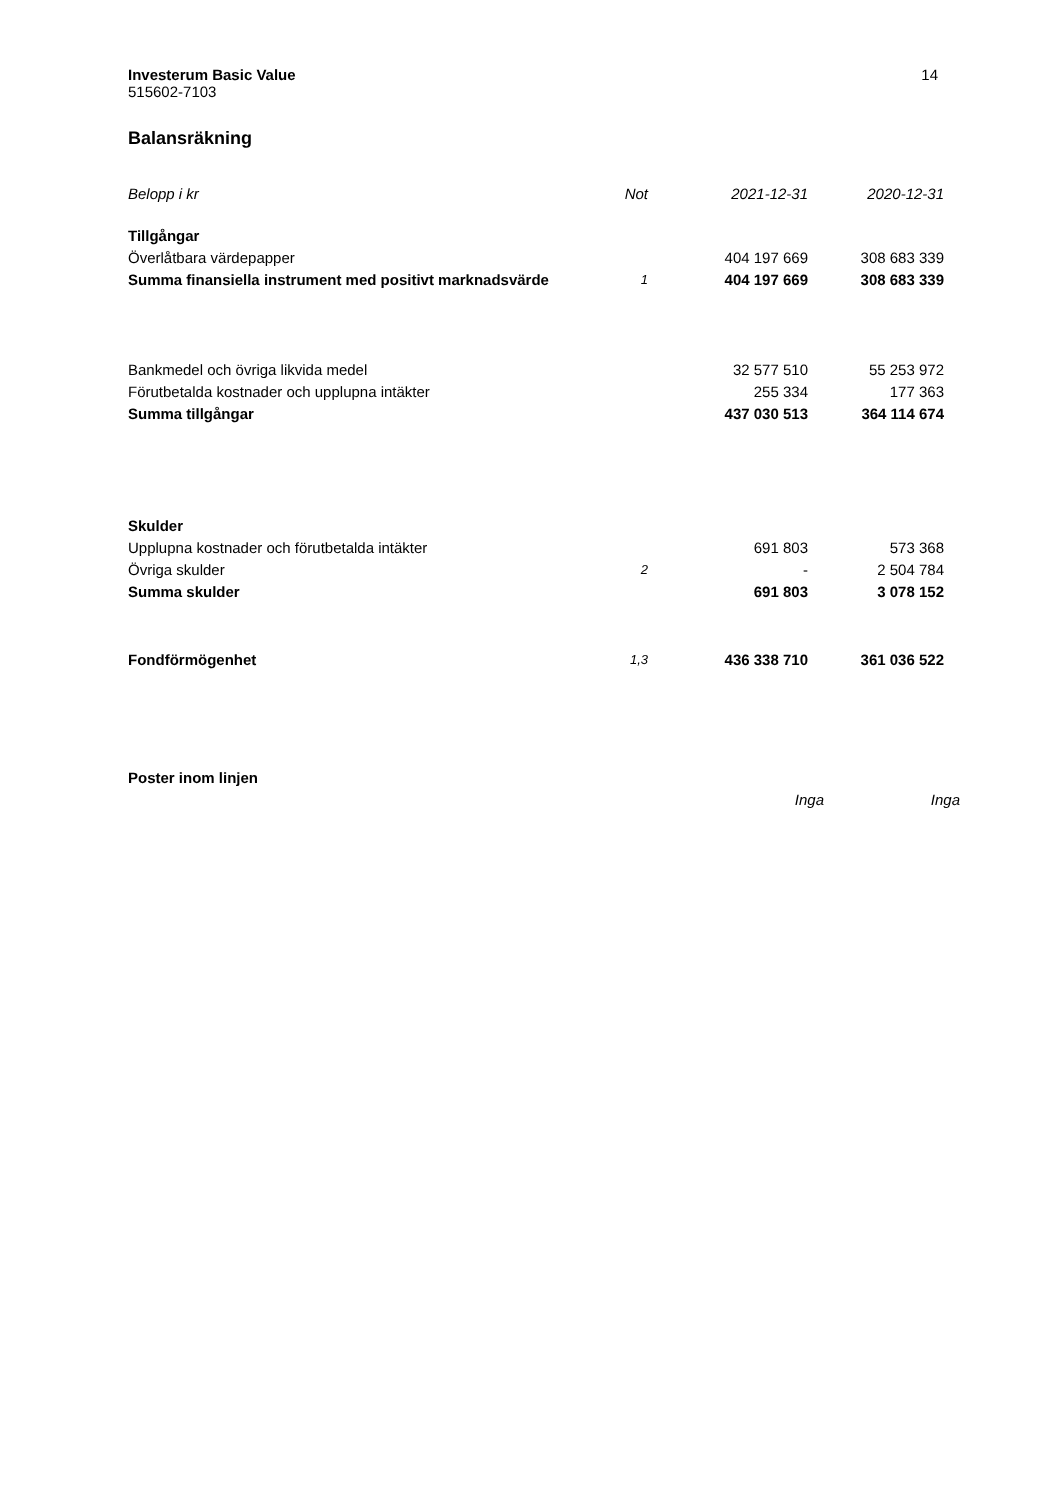14 Investerum Basic Value
515602-7103
Balansräkning
| Belopp i kr | Not | 2021-12-31 | 2020-12-31 | |
| --- | --- | --- | --- | --- |
| Tillgångar | | | | |
| Överlåtbara värdepapper | | 404 197 669 | 308 683 339 | |
| Summa finansiella instrument med positivt marknadsvärde | 1 | 404 197 669 | 308 683 339 | |
| Bankmedel och övriga likvida medel | | 32 577 510 | 55 253 972 | |
| Förutbetalda kostnader och upplupna intäkter | | 255 334 | 177 363 | |
| Summa tillgångar | | 437 030 513 | 364 114 674 | |
| Skulder | | | | |
| Upplupna kostnader och förutbetalda intäkter | | 691 803 | 573 368 | |
| Övriga skulder | 2 | - | 2 504 784 | |
| Summa skulder | | 691 803 | 3 078 152 | |
| Fondförmögenhet | 1,3 | 436 338 710 | 361 036 522 | |
| Poster inom linjen | | | | |
| | | Inga | Inga | |